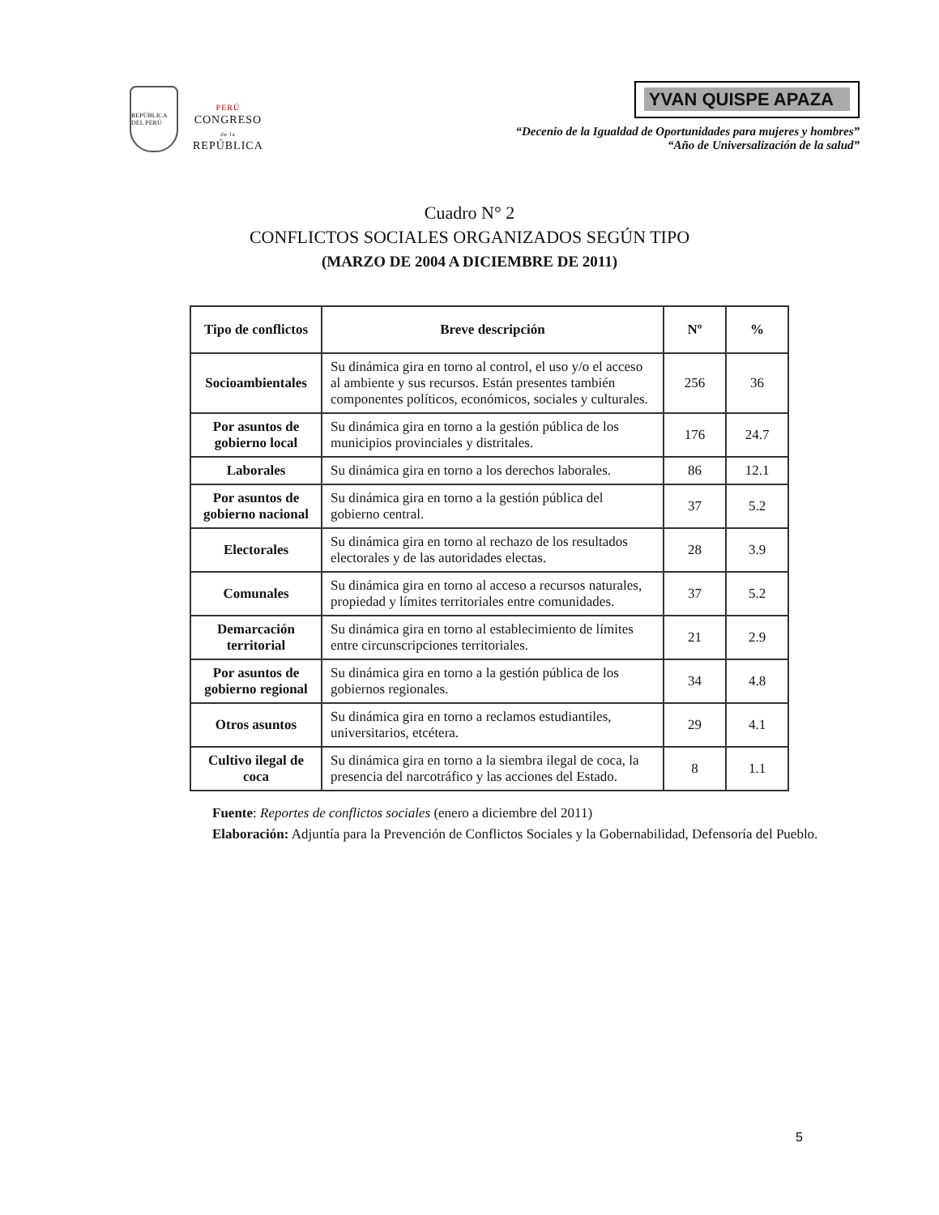REPÚBLICA DEL PERÚ
PERÚ
CONGRESO
de la
REPÚBLICA
YVAN QUISPE APAZA
“Decenio de la Igualdad de Oportunidades para mujeres y hombres”
“Año de Universalización de la salud”
Cuadro N° 2
CONFLICTOS SOCIALES ORGANIZADOS SEGÚN TIPO
(MARZO DE 2004 A DICIEMBRE DE 2011)
| Tipo de conflictos | Breve descripción | Nº | % |
| --- | --- | --- | --- |
| Socioambientales | Su dinámica gira en torno al control, el uso y/o el acceso al ambiente y sus recursos. Están presentes también componentes políticos, económicos, sociales y culturales. | 256 | 36 |
| Por asuntos de gobierno local | Su dinámica gira en torno a la gestión pública de los municipios provinciales y distritales. | 176 | 24.7 |
| Laborales | Su dinámica gira en torno a los derechos laborales. | 86 | 12.1 |
| Por asuntos de gobierno nacional | Su dinámica gira en torno a la gestión pública del gobierno central. | 37 | 5.2 |
| Electorales | Su dinámica gira en torno al rechazo de los resultados electorales y de las autoridades electas. | 28 | 3.9 |
| Comunales | Su dinámica gira en torno al acceso a recursos naturales, propiedad y límites territoriales entre comunidades. | 37 | 5.2 |
| Demarcación territorial | Su dinámica gira en torno al establecimiento de límites entre circunscripciones territoriales. | 21 | 2.9 |
| Por asuntos de gobierno regional | Su dinámica gira en torno a la gestión pública de los gobiernos regionales. | 34 | 4.8 |
| Otros asuntos | Su dinámica gira en torno a reclamos estudiantiles, universitarios, etcétera. | 29 | 4.1 |
| Cultivo ilegal de coca | Su dinámica gira en torno a la siembra ilegal de coca, la presencia del narcotráfico y las acciones del Estado. | 8 | 1.1 |
Fuente: Reportes de conflictos sociales (enero a diciembre del 2011)
Elaboración: Adjuntía para la Prevención de Conflictos Sociales y la Gobernabilidad, Defensoría del Pueblo.
5